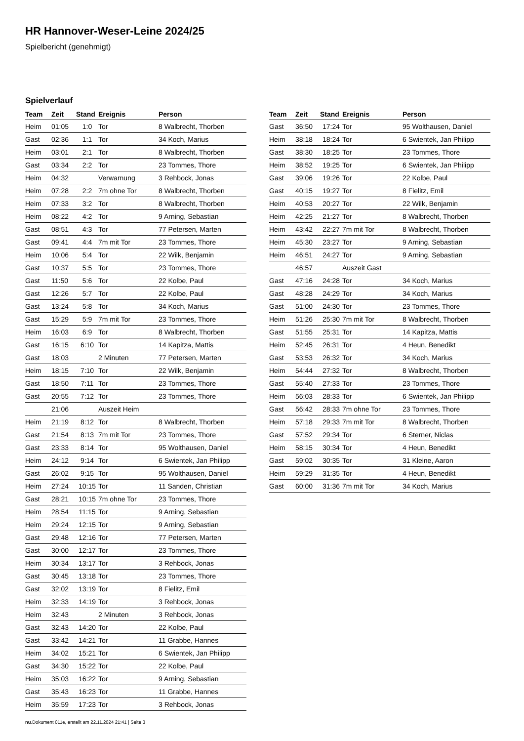HR Hannover-Weser-Leine 2024/25
Spielbericht (genehmigt)
Spielverlauf
| Team | Zeit | Stand | Ereignis | Person |
| --- | --- | --- | --- | --- |
| Heim | 01:05 | 1:0 | Tor | 8 Walbrecht, Thorben |
| Gast | 02:36 | 1:1 | Tor | 34 Koch, Marius |
| Heim | 03:01 | 2:1 | Tor | 8 Walbrecht, Thorben |
| Gast | 03:34 | 2:2 | Tor | 23 Tommes, Thore |
| Heim | 04:32 | | Verwarnung | 3 Rehbock, Jonas |
| Heim | 07:28 | 2:2 | 7m ohne Tor | 8 Walbrecht, Thorben |
| Heim | 07:33 | 3:2 | Tor | 8 Walbrecht, Thorben |
| Heim | 08:22 | 4:2 | Tor | 9 Arning, Sebastian |
| Gast | 08:51 | 4:3 | Tor | 77 Petersen, Marten |
| Gast | 09:41 | 4:4 | 7m mit Tor | 23 Tommes, Thore |
| Heim | 10:06 | 5:4 | Tor | 22 Wilk, Benjamin |
| Gast | 10:37 | 5:5 | Tor | 23 Tommes, Thore |
| Gast | 11:50 | 5:6 | Tor | 22 Kolbe, Paul |
| Gast | 12:26 | 5:7 | Tor | 22 Kolbe, Paul |
| Gast | 13:24 | 5:8 | Tor | 34 Koch, Marius |
| Gast | 15:29 | 5:9 | 7m mit Tor | 23 Tommes, Thore |
| Heim | 16:03 | 6:9 | Tor | 8 Walbrecht, Thorben |
| Gast | 16:15 | 6:10 | Tor | 14 Kapitza, Mattis |
| Gast | 18:03 | | 2 Minuten | 77 Petersen, Marten |
| Heim | 18:15 | 7:10 | Tor | 22 Wilk, Benjamin |
| Gast | 18:50 | 7:11 | Tor | 23 Tommes, Thore |
| Gast | 20:55 | 7:12 | Tor | 23 Tommes, Thore |
| | 21:06 | | Auszeit Heim | |
| Heim | 21:19 | 8:12 | Tor | 8 Walbrecht, Thorben |
| Gast | 21:54 | 8:13 | 7m mit Tor | 23 Tommes, Thore |
| Gast | 23:33 | 8:14 | Tor | 95 Wolthausen, Daniel |
| Heim | 24:12 | 9:14 | Tor | 6 Swientek, Jan Philipp |
| Gast | 26:02 | 9:15 | Tor | 95 Wolthausen, Daniel |
| Heim | 27:24 | 10:15 | Tor | 11 Sanden, Christian |
| Gast | 28:21 | 10:15 | 7m ohne Tor | 23 Tommes, Thore |
| Heim | 28:54 | 11:15 | Tor | 9 Arning, Sebastian |
| Heim | 29:24 | 12:15 | Tor | 9 Arning, Sebastian |
| Gast | 29:48 | 12:16 | Tor | 77 Petersen, Marten |
| Gast | 30:00 | 12:17 | Tor | 23 Tommes, Thore |
| Heim | 30:34 | 13:17 | Tor | 3 Rehbock, Jonas |
| Gast | 30:45 | 13:18 | Tor | 23 Tommes, Thore |
| Gast | 32:02 | 13:19 | Tor | 8 Fielitz, Emil |
| Heim | 32:33 | 14:19 | Tor | 3 Rehbock, Jonas |
| Heim | 32:43 | | 2 Minuten | 3 Rehbock, Jonas |
| Gast | 32:43 | 14:20 | Tor | 22 Kolbe, Paul |
| Gast | 33:42 | 14:21 | Tor | 11 Grabbe, Hannes |
| Heim | 34:02 | 15:21 | Tor | 6 Swientek, Jan Philipp |
| Gast | 34:30 | 15:22 | Tor | 22 Kolbe, Paul |
| Heim | 35:03 | 16:22 | Tor | 9 Arning, Sebastian |
| Gast | 35:43 | 16:23 | Tor | 11 Grabbe, Hannes |
| Heim | 35:59 | 17:23 | Tor | 3 Rehbock, Jonas |
| Team | Zeit | Stand | Ereignis | Person |
| --- | --- | --- | --- | --- |
| Gast | 36:50 | 17:24 | Tor | 95 Wolthausen, Daniel |
| Heim | 38:18 | 18:24 | Tor | 6 Swientek, Jan Philipp |
| Gast | 38:30 | 18:25 | Tor | 23 Tommes, Thore |
| Heim | 38:52 | 19:25 | Tor | 6 Swientek, Jan Philipp |
| Gast | 39:06 | 19:26 | Tor | 22 Kolbe, Paul |
| Gast | 40:15 | 19:27 | Tor | 8 Fielitz, Emil |
| Heim | 40:53 | 20:27 | Tor | 22 Wilk, Benjamin |
| Heim | 42:25 | 21:27 | Tor | 8 Walbrecht, Thorben |
| Heim | 43:42 | 22:27 | 7m mit Tor | 8 Walbrecht, Thorben |
| Heim | 45:30 | 23:27 | Tor | 9 Arning, Sebastian |
| Heim | 46:51 | 24:27 | Tor | 9 Arning, Sebastian |
| | 46:57 | | Auszeit Gast | |
| Gast | 47:16 | 24:28 | Tor | 34 Koch, Marius |
| Gast | 48:28 | 24:29 | Tor | 34 Koch, Marius |
| Gast | 51:00 | 24:30 | Tor | 23 Tommes, Thore |
| Heim | 51:26 | 25:30 | 7m mit Tor | 8 Walbrecht, Thorben |
| Gast | 51:55 | 25:31 | Tor | 14 Kapitza, Mattis |
| Heim | 52:45 | 26:31 | Tor | 4 Heun, Benedikt |
| Gast | 53:53 | 26:32 | Tor | 34 Koch, Marius |
| Heim | 54:44 | 27:32 | Tor | 8 Walbrecht, Thorben |
| Gast | 55:40 | 27:33 | Tor | 23 Tommes, Thore |
| Heim | 56:03 | 28:33 | Tor | 6 Swientek, Jan Philipp |
| Gast | 56:42 | 28:33 | 7m ohne Tor | 23 Tommes, Thore |
| Heim | 57:18 | 29:33 | 7m mit Tor | 8 Walbrecht, Thorben |
| Gast | 57:52 | 29:34 | Tor | 6 Sterner, Niclas |
| Heim | 58:15 | 30:34 | Tor | 4 Heun, Benedikt |
| Gast | 59:02 | 30:35 | Tor | 31 Kleine, Aaron |
| Heim | 59:29 | 31:35 | Tor | 4 Heun, Benedikt |
| Gast | 60:00 | 31:36 | 7m mit Tor | 34 Koch, Marius |
nu.Dokument 011e, erstellt am 22.11.2024 21:41 | Seite 3